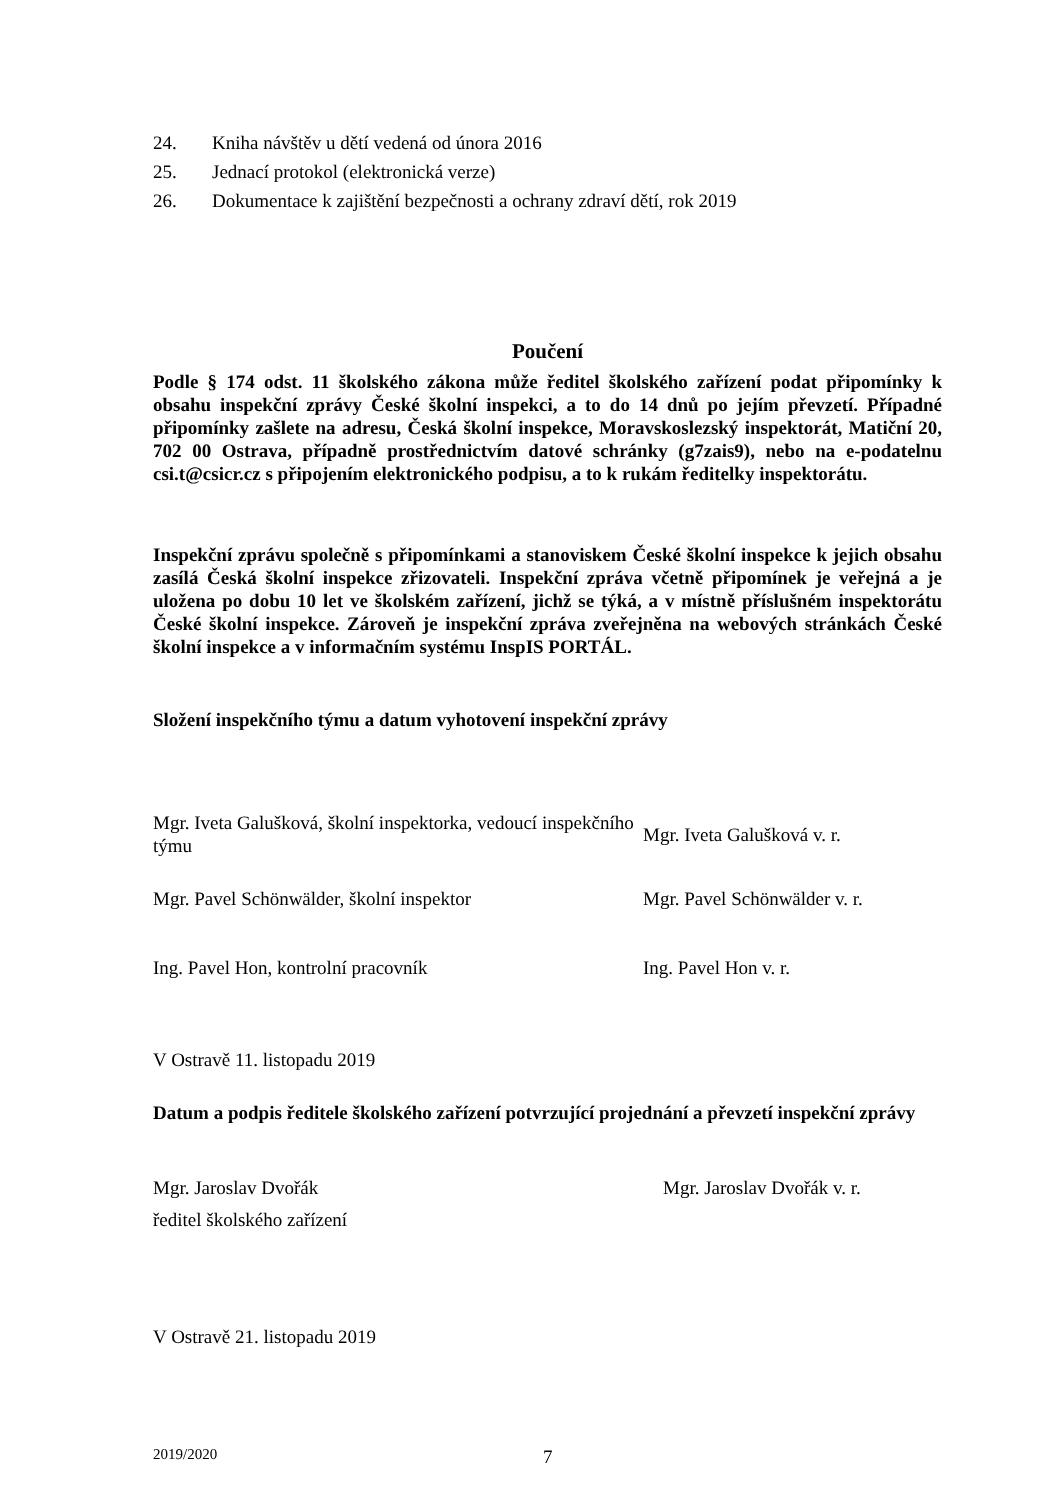24. Kniha návštěv u dětí vedená od února 2016
25. Jednací protokol (elektronická verze)
26. Dokumentace k zajištění bezpečnosti a ochrany zdraví dětí, rok 2019
Poučení
Podle § 174 odst. 11 školského zákona může ředitel školského zařízení podat připomínky k obsahu inspekční zprávy České školní inspekci, a to do 14 dnů po jejím převzetí. Případné připomínky zašlete na adresu, Česká školní inspekce, Moravskoslezský inspektorát, Matiční 20, 702 00 Ostrava, případně prostřednictvím datové schránky (g7zais9), nebo na e-podatelnu csi.t@csicr.cz s připojením elektronického podpisu, a to k rukám ředitelky inspektorátu.
Inspekční zprávu společně s připomínkami a stanoviskem České školní inspekce k jejich obsahu zasílá Česká školní inspekce zřizovateli. Inspekční zpráva včetně připomínek je veřejná a je uložena po dobu 10 let ve školském zařízení, jichž se týká, a v místně příslušném inspektorátu České školní inspekce. Zároveň je inspekční zpráva zveřejněna na webových stránkách České školní inspekce a v informačním systému InspIS PORTÁL.
Složení inspekčního týmu a datum vyhotovení inspekční zprávy
Mgr. Iveta Galušková, školní inspektorka, vedoucí inspekčního týmu
Mgr. Iveta Galušková v. r.
Mgr. Pavel Schönwälder, školní inspektor Mgr. Pavel Schönwälder v. r.
Ing. Pavel Hon, kontrolní pracovník Ing. Pavel Hon v. r.
V Ostravě 11. listopadu 2019
Datum a podpis ředitele školského zařízení potvrzující projednání a převzetí inspekční zprávy
Mgr. Jaroslav Dvořák
ředitel školského zařízení
Mgr. Jaroslav Dvořák v. r.
V Ostravě 21. listopadu 2019
2019/2020 7